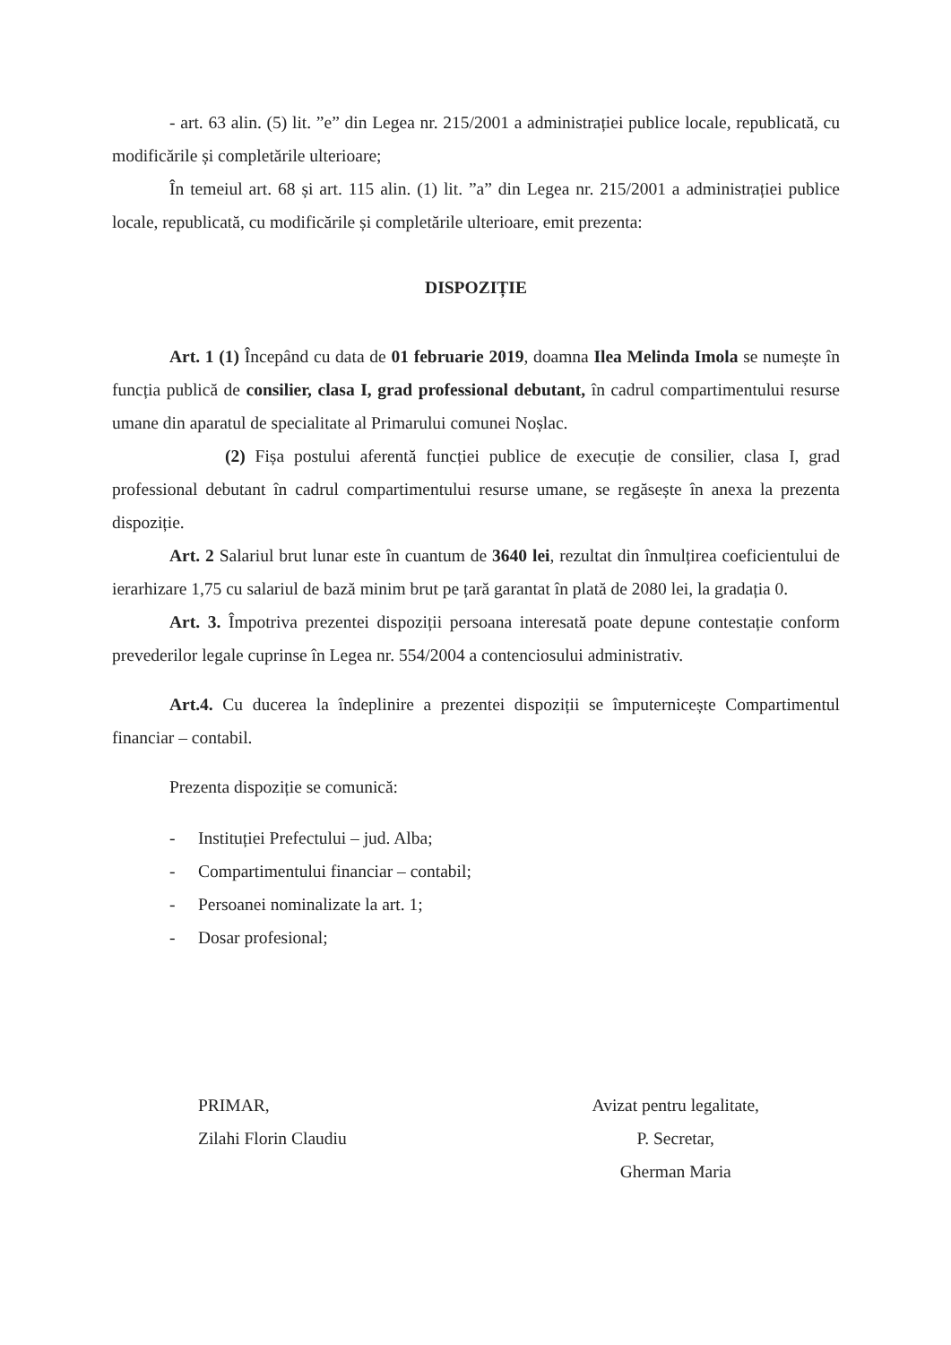- art. 63 alin. (5) lit. ”e” din Legea nr. 215/2001 a administrației publice locale, republicată, cu modificările și completările ulterioare;
În temeiul art. 68 și art. 115 alin. (1) lit. ”a” din Legea nr. 215/2001 a administrației publice locale, republicată, cu modificările și completările ulterioare, emit prezenta:
DISPOZIȚIE
Art. 1 (1) Începând cu data de 01 februarie 2019, doamna Ilea Melinda Imola se numește în funcția publică de consilier, clasa I, grad professional debutant, în cadrul compartimentului resurse umane din aparatul de specialitate al Primarului comunei Noșlac.
(2) Fișa postului aferentă funcției publice de execuție de consilier, clasa I, grad professional debutant în cadrul compartimentului resurse umane, se regăsește în anexa la prezenta dispoziție.
Art. 2 Salariul brut lunar este în cuantum de 3640 lei, rezultat din înmulțirea coeficientului de ierarhizare 1,75 cu salariul de bază minim brut pe țară garantat în plată de 2080 lei, la gradația 0.
Art. 3. Împotriva prezentei dispoziții persoana interesată poate depune contestație conform prevederilor legale cuprinse în Legea nr. 554/2004 a contenciosului administrativ.
Art.4. Cu ducerea la îndeplinire a prezentei dispoziții se împuternicește Compartimentul financiar – contabil.
Prezenta dispoziție se comunică:
- Instituției Prefectului – jud. Alba;
- Compartimentului financiar – contabil;
- Persoanei nominalizate la art. 1;
- Dosar profesional;
PRIMAR,
Zilahi Florin Claudiu
Avizat pentru legalitate,
P. Secretar,
Gherman Maria